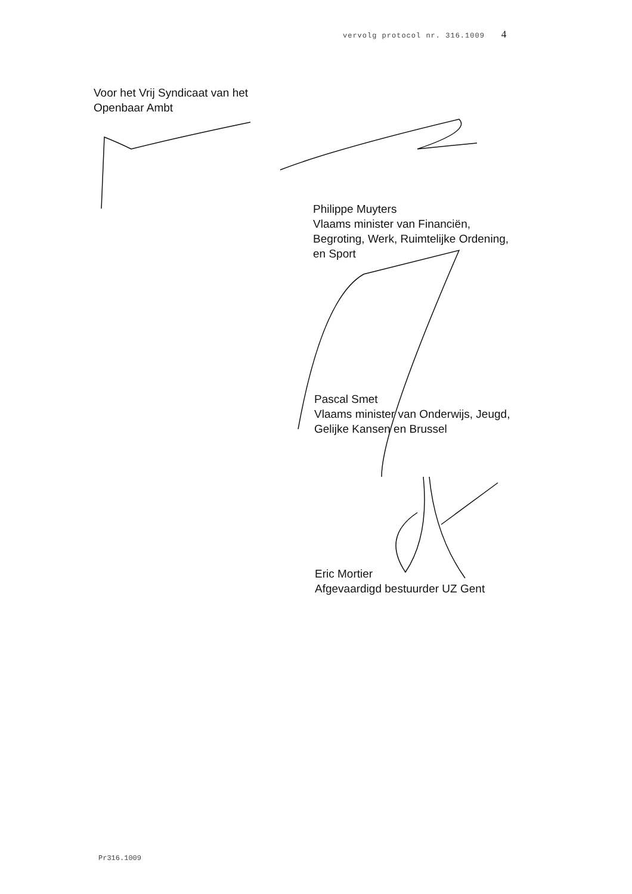vervolg protocol nr. 316.1009 4
Voor het Vrij Syndicaat van het
Openbaar Ambt
Philippe Muyters
Vlaams minister van Financiën,
Begroting, Werk, Ruimtelijke Ordening,
en Sport
Pascal Smet
Vlaams minister van Onderwijs, Jeugd,
Gelijke Kansen en Brussel
Eric Mortier
Afgevaardigd bestuurder UZ Gent
Pr316.1009